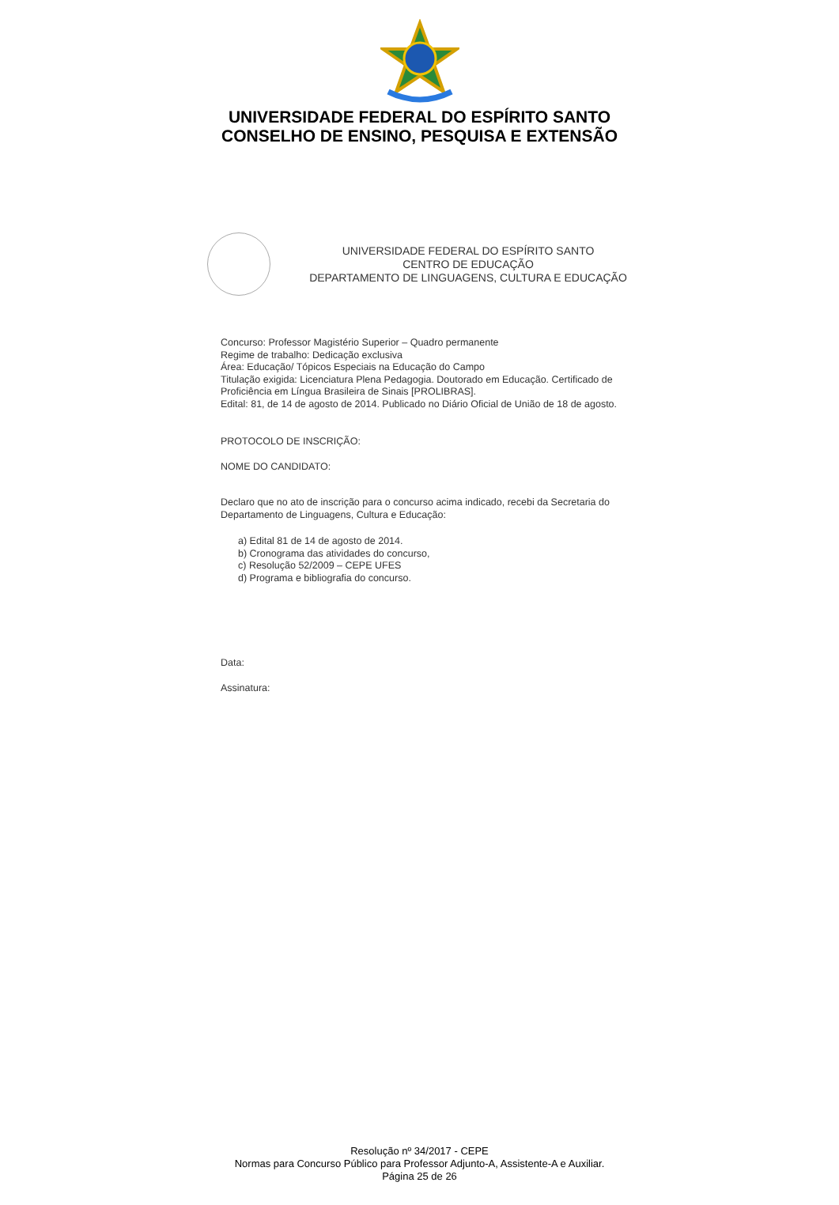UNIVERSIDADE FEDERAL DO ESPÍRITO SANTO
CONSELHO DE ENSINO, PESQUISA E EXTENSÃO
UNIVERSIDADE FEDERAL DO ESPÍRITO SANTO
CENTRO DE EDUCAÇÃO
DEPARTAMENTO DE LINGUAGENS, CULTURA E EDUCAÇÃO
Concurso: Professor Magistério Superior – Quadro permanente
Regime de trabalho: Dedicação exclusiva
Área: Educação/ Tópicos Especiais na Educação do Campo
Titulação exigida: Licenciatura Plena Pedagogia. Doutorado em Educação. Certificado de Proficiência em Língua Brasileira de Sinais [PROLIBRAS].
Edital: 81, de 14 de agosto de 2014. Publicado no Diário Oficial de União de 18 de agosto.
PROTOCOLO DE INSCRIÇÃO:
NOME DO CANDIDATO:
Declaro que no ato de inscrição para o concurso acima indicado, recebi da Secretaria do Departamento de Linguagens, Cultura e Educação:
a) Edital 81 de 14 de agosto de 2014.
b) Cronograma das atividades do concurso,
c) Resolução 52/2009 – CEPE UFES
d) Programa e bibliografia do concurso.
Data:
Assinatura:
Resolução nº 34/2017 - CEPE
Normas para Concurso Público para Professor Adjunto-A, Assistente-A e Auxiliar.
Página 25 de 26